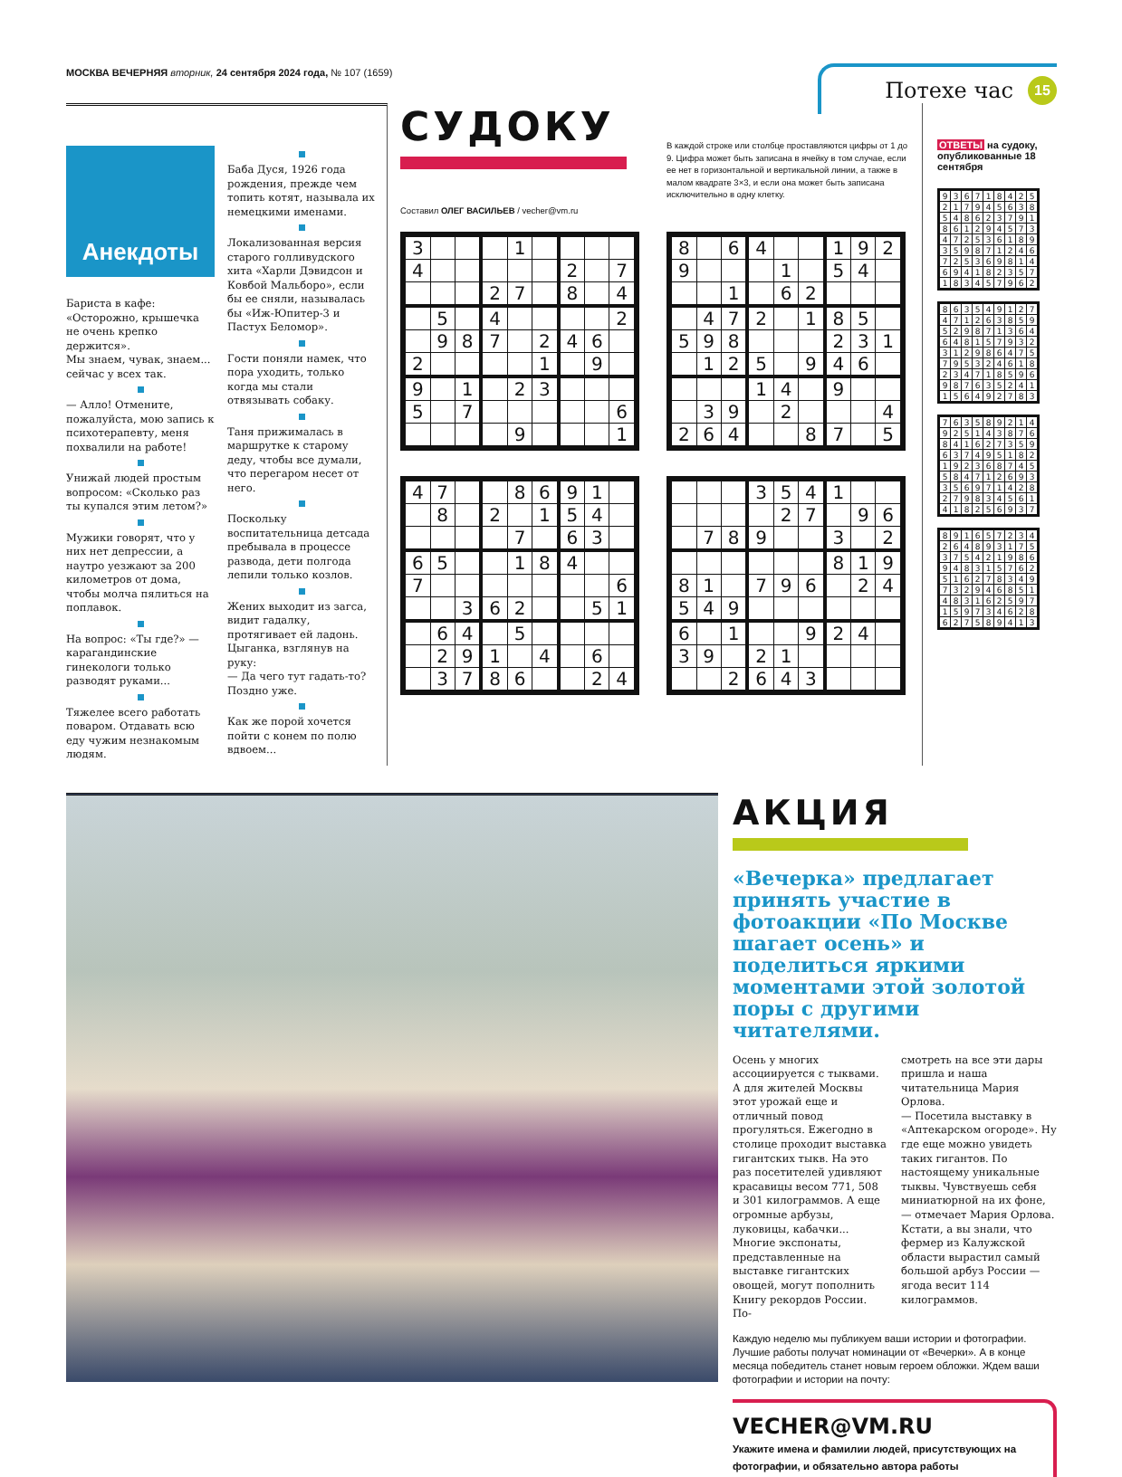МОСКВА ВЕЧЕРНЯЯ вторник, 24 сентября 2024 года, № 107 (1659)
Потехе час 15
Анекдоты
Бариста в кафе: «Осторожно, крышечка не очень крепко держится».
Мы знаем, чувак, знаем... сейчас у всех так.
— Алло! Отмените, пожалуйста, мою запись к психотерапевту, меня похвалили на работе!
Унижай людей простым вопросом: «Сколько раз ты купался этим летом?»
Мужики говорят, что у них нет депрессии, а наутро уезжают за 200 километров от дома, чтобы молча пялиться на поплавок.
На вопрос: «Ты где?» — карагандинские гинекологи только разводят руками...
Тяжелее всего работать поваром. Отдавать всю еду чужим незнакомым людям.
Баба Дуся, 1926 года рождения, прежде чем топить котят, называла их немецкими именами.
Локализованная версия старого голливудского хита «Харли Дэвидсон и Ковбой Мальборо», если бы ее сняли, называлась бы «Иж-Юпитер-3 и Пастух Беломор».
Гости поняли намек, что пора уходить, только когда мы стали отвязывать собаку.
Таня прижималась в маршрутке к старому деду, чтобы все думали, что перегаром несет от него.
Поскольку воспитательница детсада пребывала в процессе развода, дети полгода лепили только козлов.
Жених выходит из загса, видит гадалку, протягивает ей ладонь. Цыганка, взглянув на руку:
— Да чего тут гадать-то? Поздно уже.
Как же порой хочется пойти с конем по полю вдвоем...
СУДОКУ
Составил ОЛЕГ ВАСИЛЬЕВ / vecher@vm.ru
В каждой строке или столбце проставляются цифры от 1 до 9. Цифра может быть записана в ячейку в том случае, если ее нет в горизонтальной и вертикальной линии, а также в малом квадрате 3×3, и если она может быть записана исключительно в одну клетку.
| 3 | | | | 1 | | | | |
| 4 | | | | | | 2 | | 7 |
| | | | 2 | 7 | | 8 | | 4 |
| | 5 | | 4 | | | | | 2 |
| | 9 | 8 | 7 | | 2 | 4 | 6 | |
| 2 | | | | | 1 | | 9 | |
| 9 | | 1 | | 2 | 3 | | | |
| 5 | | 7 | | | | | | 6 |
| | | | | 9 | | | | 1 |
| 8 | | 6 | 4 | | | 1 | 9 | 2 |
| 9 | | | | 1 | | 5 | 4 | |
| | | 1 | | 6 | 2 | | | |
| | 4 | 7 | 2 | | 1 | 8 | 5 | |
| 5 | 9 | 8 | | | | 2 | 3 | 1 |
| | 1 | 2 | 5 | | 9 | 4 | 6 | |
| | | | 1 | 4 | | 9 | | |
| | 3 | 9 | | 2 | | | | 4 |
| 2 | 6 | 4 | | | 8 | 7 | | 5 |
| 4 | 7 | | | 8 | 6 | 9 | 1 | |
| | 8 | | 2 | | 1 | 5 | 4 | |
| | | | | 7 | | 6 | 3 | |
| 6 | 5 | | | 1 | 8 | 4 | | |
| 7 | | | | | | | | 6 |
| | | 3 | 6 | 2 | | | 5 | 1 |
| | 6 | 4 | | 5 | | | | |
| | 2 | 9 | 1 | | 4 | | 6 | |
| | 3 | 7 | 8 | 6 | | | 2 | 4 |
| | | | 3 | 5 | 4 | 1 | | |
| | | | | 2 | 7 | | 9 | 6 |
| | 7 | 8 | 9 | | | 3 | | 2 |
| | | | | | | 8 | 1 | 9 |
| 8 | 1 | | 7 | 9 | 6 | | 2 | 4 |
| 5 | 4 | 9 | | | | | | |
| 6 | | 1 | | | 9 | 2 | 4 | |
| 3 | 9 | | 2 | 1 | | | | |
| | | 2 | 6 | 4 | 3 | | | |
ОТВЕТЫ на судоку, опубликованные 18 сентября
| 9 | 3 | 6 | 7 | 1 | 8 | 4 | 2 | 5 |
| 2 | 1 | 7 | 9 | 4 | 5 | 6 | 3 | 8 |
| 5 | 4 | 8 | 6 | 2 | 3 | 7 | 9 | 1 |
| 8 | 6 | 1 | 2 | 9 | 4 | 5 | 7 | 3 |
| 4 | 7 | 2 | 5 | 3 | 6 | 1 | 8 | 9 |
| 3 | 5 | 9 | 8 | 7 | 1 | 2 | 4 | 6 |
| 7 | 2 | 5 | 3 | 6 | 9 | 8 | 1 | 4 |
| 6 | 9 | 4 | 1 | 8 | 2 | 3 | 5 | 7 |
| 1 | 8 | 3 | 4 | 5 | 7 | 9 | 6 | 2 |
| 8 | 6 | 3 | 5 | 4 | 9 | 1 | 2 | 7 |
| 4 | 7 | 1 | 2 | 6 | 3 | 8 | 5 | 9 |
| 5 | 2 | 9 | 8 | 7 | 1 | 3 | 6 | 4 |
| 6 | 4 | 8 | 1 | 5 | 7 | 9 | 3 | 2 |
| 3 | 1 | 2 | 9 | 8 | 6 | 4 | 7 | 5 |
| 7 | 9 | 5 | 3 | 2 | 4 | 6 | 1 | 8 |
| 2 | 3 | 4 | 7 | 1 | 8 | 5 | 9 | 6 |
| 9 | 8 | 7 | 6 | 3 | 5 | 2 | 4 | 1 |
| 1 | 5 | 6 | 4 | 9 | 2 | 7 | 8 | 3 |
| 7 | 6 | 3 | 5 | 8 | 9 | 2 | 1 | 4 |
| 9 | 2 | 5 | 1 | 4 | 3 | 8 | 7 | 6 |
| 8 | 4 | 1 | 6 | 2 | 7 | 3 | 5 | 9 |
| 6 | 3 | 7 | 4 | 9 | 5 | 1 | 8 | 2 |
| 1 | 9 | 2 | 3 | 6 | 8 | 7 | 4 | 5 |
| 5 | 8 | 4 | 7 | 1 | 2 | 6 | 9 | 3 |
| 3 | 5 | 6 | 9 | 7 | 1 | 4 | 2 | 8 |
| 2 | 7 | 9 | 8 | 3 | 4 | 5 | 6 | 1 |
| 4 | 1 | 8 | 2 | 5 | 6 | 9 | 3 | 7 |
| 8 | 9 | 1 | 6 | 5 | 7 | 2 | 3 | 4 |
| 2 | 6 | 4 | 8 | 9 | 3 | 1 | 7 | 5 |
| 3 | 7 | 5 | 4 | 2 | 1 | 9 | 8 | 6 |
| 9 | 4 | 8 | 3 | 1 | 5 | 7 | 6 | 2 |
| 5 | 1 | 6 | 2 | 7 | 8 | 3 | 4 | 9 |
| 7 | 3 | 2 | 9 | 4 | 6 | 8 | 5 | 1 |
| 4 | 8 | 3 | 1 | 6 | 2 | 5 | 9 | 7 |
| 1 | 5 | 9 | 7 | 3 | 4 | 6 | 2 | 8 |
| 6 | 2 | 7 | 5 | 8 | 9 | 4 | 1 | 3 |
АКЦИЯ
«Вечерка» предлагает принять участие в фотоакции «По Москве шагает осень» и поделиться яркими моментами этой золотой поры с другими читателями.
Осень у многих ассоциируется с тыквами. А для жителей Москвы этот урожай еще и отличный повод прогуляться. Ежегодно в столице проходит выставка гигантских тыкв. На это раз посетителей удивляют красавицы весом 771, 508 и 301 килограммов. А еще огромные арбузы, луковицы, кабачки... Многие экспонаты, представленные на выставке гигантских овощей, могут пополнить Книгу рекордов России. По-
смотреть на все эти дары пришла и наша читательница Мария Орлова.
— Посетила выставку в «Аптекарском огороде». Ну где еще можно увидеть таких гигантов. По настоящему уникальные тыквы. Чувствуешь себя миниатюрной на их фоне, — отмечает Мария Орлова.
Кстати, а вы знали, что фермер из Калужской области вырастил самый большой арбуз России — ягода весит 114 килограммов.
Каждую неделю мы публикуем ваши истории и фотографии. Лучшие работы получат номинации от «Вечерки». А в конце месяца победитель станет новым героем обложки. Ждем ваши фотографии и истории на почту:
VECHER@VM.RU
Укажите имена и фамилии людей, присутствующих на фотографии, и обязательно автора работы